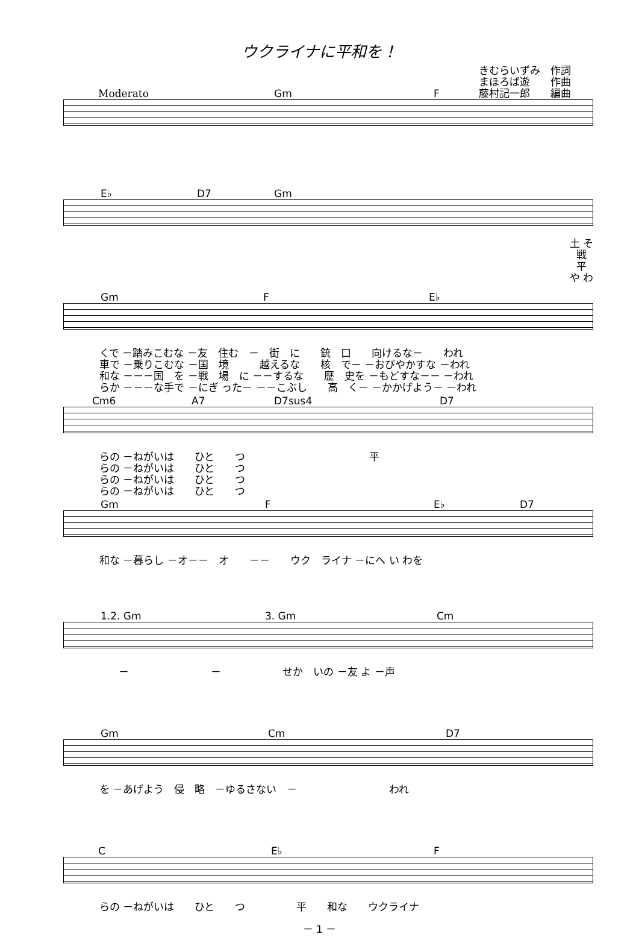ウクライナに平和を！
きむらいずみ　作詞
まほろば遊　　作曲
藤村記一郎　　編曲
Moderato Gm F
E♭ D7 Gm
土 そ 戦 平 や わ
Gm F E♭
くで －踏みこむな －友　住む　－　街　に　　銃　口　　向けるな－　　われ 車で －乗りこむな －国　境　　　越えるな　　核　で－ －おびやかすな －われ 和な －－－国　を －戦　場　に －－するな　　歴　史を －もどすな－－ －われ らか －－－な手で －にぎ った－ －－こぶし　　高　く－ －かかげよう－ －われ
Cm6 A7 D7sus4 D7
らの －ねがいは　　ひと　　つ 平 らの －ねがいは　　ひと　　つ らの －ねがいは　　ひと　　つ らの －ねがいは　　ひと　　つ
Gm F E♭ D7
和な －暮らし －オ－－　オ　　－－　　ウク　ライナ －にへ い わを
1.2. Gm 3. Gm Cm
－　　　　　　　　－　　　　　　せか　いの －友 よ －声
Gm Cm D7
を －あげよう　侵　略　－ゆるさない　－　　　　　　　　　われ
C E♭ F
らの －ねがいは　　ひと　　つ　　　　　平　　和な　　ウクライナ
－ 1 －